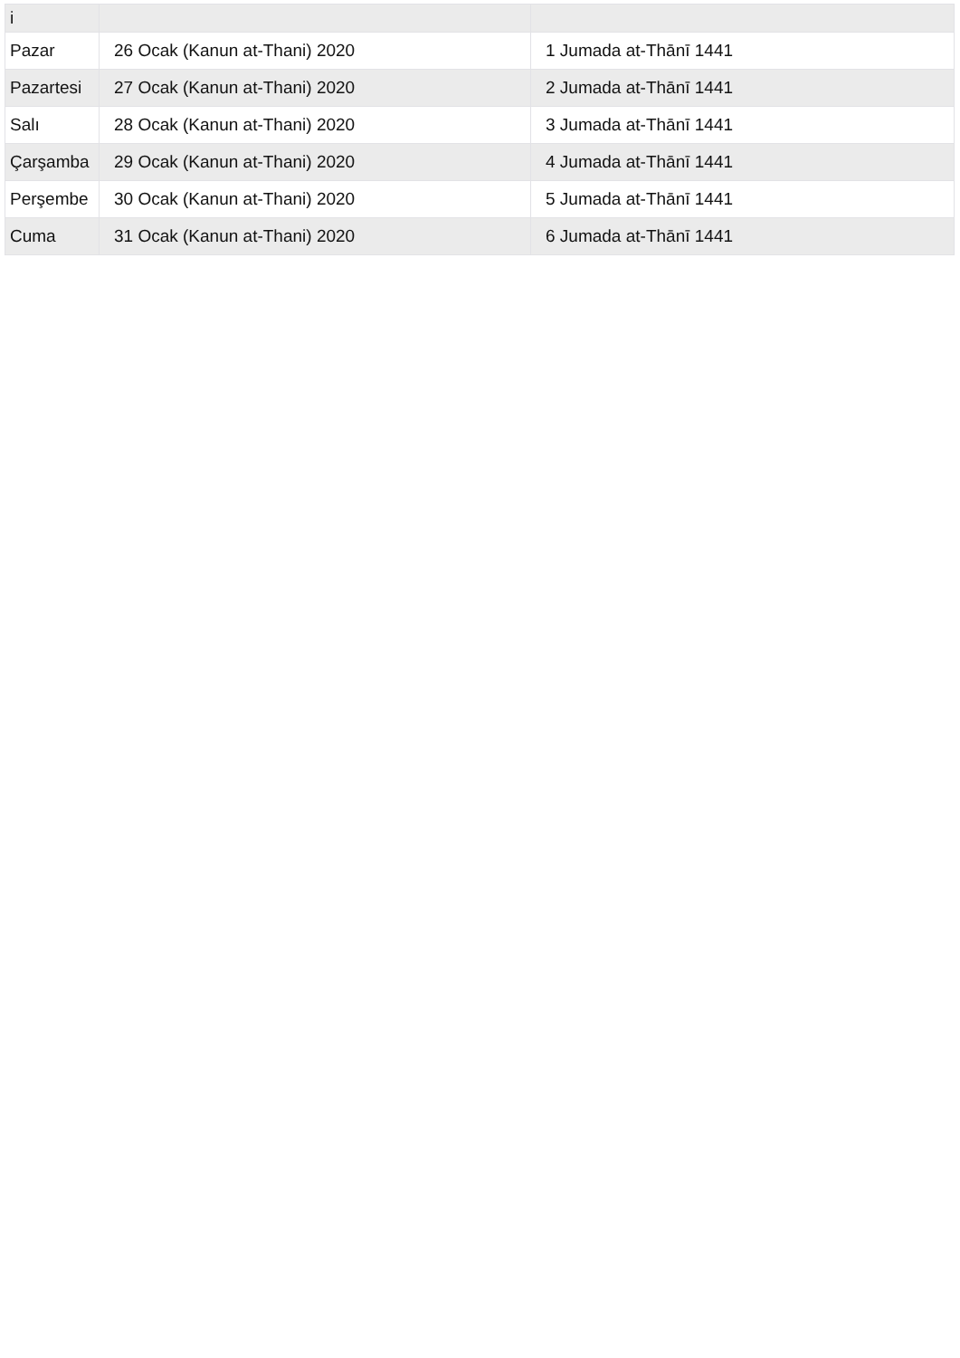| i | | |
| Pazar | 26 Ocak (Kanun at-Thani) 2020 | 1 Jumada at-Thānī 1441 |
| Pazartesi | 27 Ocak (Kanun at-Thani) 2020 | 2 Jumada at-Thānī 1441 |
| Salı | 28 Ocak (Kanun at-Thani) 2020 | 3 Jumada at-Thānī 1441 |
| Çarşamba | 29 Ocak (Kanun at-Thani) 2020 | 4 Jumada at-Thānī 1441 |
| Perşembe | 30 Ocak (Kanun at-Thani) 2020 | 5 Jumada at-Thānī 1441 |
| Cuma | 31 Ocak (Kanun at-Thani) 2020 | 6 Jumada at-Thānī 1441 |